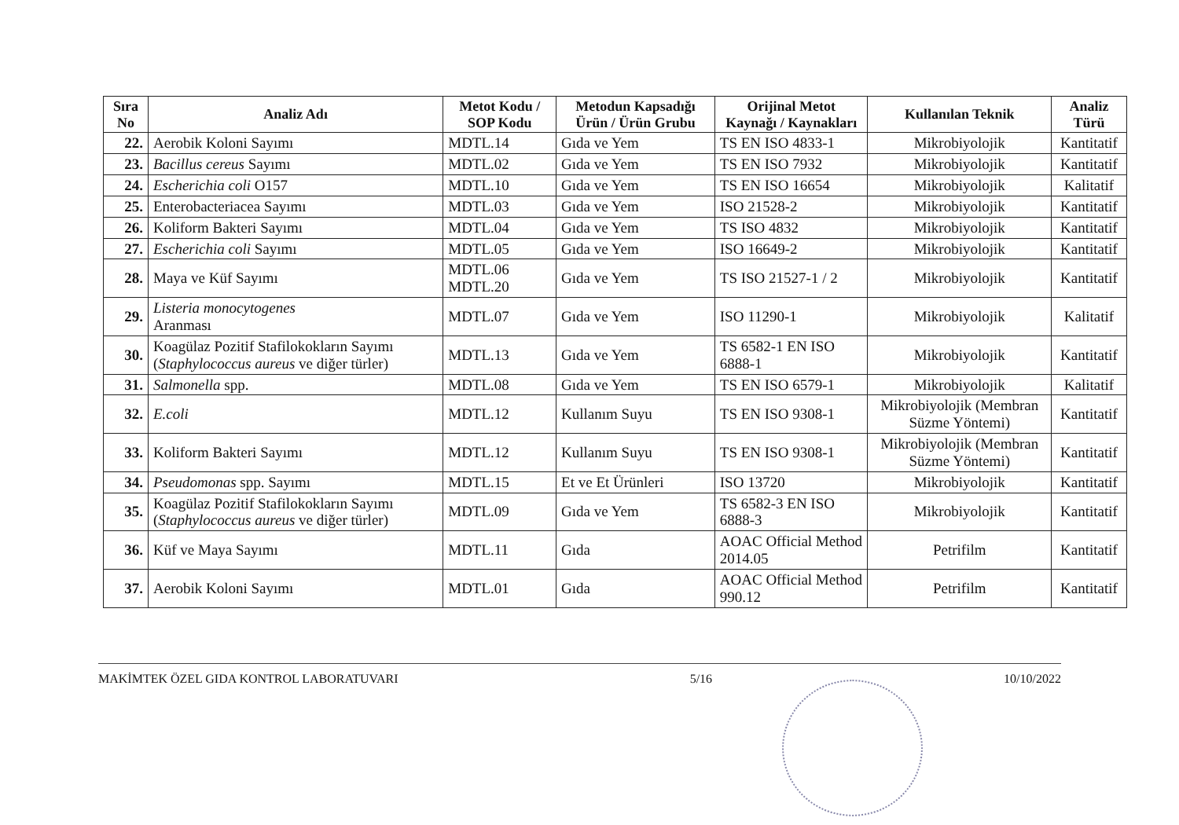| Sıra No | Analiz Adı | Metot Kodu / SOP Kodu | Metodun Kapsadığı Ürün / Ürün Grubu | Orijinal Metot Kaynağı / Kaynakları | Kullanılan Teknik | Analiz Türü |
| --- | --- | --- | --- | --- | --- | --- |
| 22. | Aerobik Koloni Sayımı | MDTL.14 | Gıda ve Yem | TS EN ISO 4833-1 | Mikrobiyolojik | Kantitatif |
| 23. | Bacillus cereus Sayımı | MDTL.02 | Gıda ve Yem | TS EN ISO 7932 | Mikrobiyolojik | Kantitatif |
| 24. | Escherichia coli O157 | MDTL.10 | Gıda ve Yem | TS EN ISO 16654 | Mikrobiyolojik | Kalitatif |
| 25. | Enterobacteriacea Sayımı | MDTL.03 | Gıda ve Yem | ISO 21528-2 | Mikrobiyolojik | Kantitatif |
| 26. | Koliform Bakteri Sayımı | MDTL.04 | Gıda ve Yem | TS ISO 4832 | Mikrobiyolojik | Kantitatif |
| 27. | Escherichia coli Sayımı | MDTL.05 | Gıda ve Yem | ISO 16649-2 | Mikrobiyolojik | Kantitatif |
| 28. | Maya ve Küf Sayımı | MDTL.06 MDTL.20 | Gıda ve Yem | TS ISO 21527-1 / 2 | Mikrobiyolojik | Kantitatif |
| 29. | Listeria monocytogenes Aranması | MDTL.07 | Gıda ve Yem | ISO 11290-1 | Mikrobiyolojik | Kalitatif |
| 30. | Koagülaz Pozitif Stafilokokların Sayımı ( Staphylococcus aureus ve diğer türler) | MDTL.13 | Gıda ve Yem | TS 6582-1 EN ISO 6888-1 | Mikrobiyolojik | Kantitatif |
| 31. | Salmonella spp. | MDTL.08 | Gıda ve Yem | TS EN ISO 6579-1 | Mikrobiyolojik | Kalitatif |
| 32. | E.coli | MDTL.12 | Kullanım Suyu | TS EN ISO 9308-1 | Mikrobiyolojik (Membran Süzme Yöntemi) | Kantitatif |
| 33. | Koliform Bakteri Sayımı | MDTL.12 | Kullanım Suyu | TS EN ISO 9308-1 | Mikrobiyolojik (Membran Süzme Yöntemi) | Kantitatif |
| 34. | Pseudomonas spp. Sayımı | MDTL.15 | Et ve Et Ürünleri | ISO 13720 | Mikrobiyolojik | Kantitatif |
| 35. | Koagülaz Pozitif Stafilokokların Sayımı ( Staphylococcus aureus ve diğer türler) | MDTL.09 | Gıda ve Yem | TS 6582-3 EN ISO 6888-3 | Mikrobiyolojik | Kantitatif |
| 36. | Küf ve Maya Sayımı | MDTL.11 | Gıda | AOAC Official Method 2014.05 | Petrifilm | Kantitatif |
| 37. | Aerobik Koloni Sayımı | MDTL.01 | Gıda | AOAC Official Method 990.12 | Petrifilm | Kantitatif |
MAKİMTEK ÖZEL GIDA KONTROL LABORATUVARI 5/16 10/10/2022